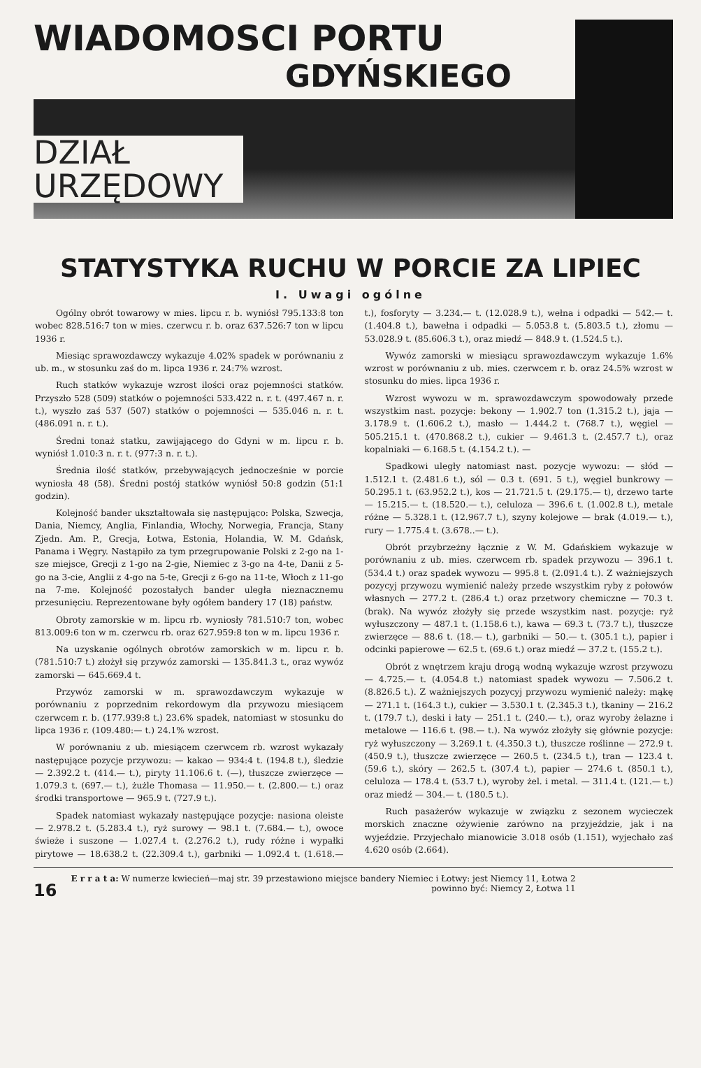WIADOMOSCI PORTU
GDYŃSKIEGO
DZIAŁ
URZĘDOWY
STATYSTYKA RUCHU W PORCIE ZA LIPIEC
I. Uwagi ogólne
Ogólny obrót towarowy w mies. lipcu r. b. wyniósł 795.133:8 ton wobec 828.516:7 ton w mies. czerwcu r. b. oraz 637.526:7 ton w lipcu 1936 r.
Miesiąc sprawozdawczy wykazuje 4.02% spadek w porównaniu z ub. m., w stosunku zaś do m. lipca 1936 r. 24:7% wzrost.
Ruch statków wykazuje wzrost ilości oraz pojemności statków. Przyszło 528 (509) statków o pojemności 533.422 n. r. t. (497.467 n. r. t.), wyszło zaś 537 (507) statków o pojemności — 535.046 n. r. t. (486.091 n. r. t.).
Średni tonaż statku, zawijającego do Gdyni w m. lipcu r. b. wyniósł 1.010:3 n. r. t. (977:3 n. r. t.).
Średnia ilość statków, przebywających jednocześnie w porcie wyniosła 48 (58). Średni postój statków wyniósł 50:8 godzin (51:1 godzin).
Kolejność bander ukształtowała się następująco: Polska, Szwecja, Dania, Niemcy, Anglia, Finlandia, Włochy, Norwegia, Francja, Stany Zjedn. Am. P., Grecja, Łotwa, Estonia, Holandia, W. M. Gdańsk, Panama i Węgry. Nastąpiło za tym przegrupowanie Polski z 2-go na 1-sze miejsce, Grecji z 1-go na 2-gie, Niemiec z 3-go na 4-te, Danii z 5-go na 3-cie, Anglii z 4-go na 5-te, Grecji z 6-go na 11-te, Włoch z 11-go na 7-me. Kolejność pozostałych bander uległa nieznacznemu przesunięciu. Reprezentowane były ogółem bandery 17 (18) państw.
Obroty zamorskie w m. lipcu rb. wyniosły 781.510:7 ton, wobec 813.009:6 ton w m. czerwcu rb. oraz 627.959:8 ton w m. lipcu 1936 r.
Na uzyskanie ogólnych obrotów zamorskich w m. lipcu r. b. (781.510:7 t.) złożył się przywóz zamorski — 135.841.3 t., oraz wywóz zamorski — 645.669.4 t.
Przywóz zamorski w m. sprawozdawczym wykazuje w porównaniu z poprzednim rekordowym dla przywozu miesiącem czerwcem r. b. (177.939:8 t.) 23.6% spadek, natomiast w stosunku do lipca 1936 r. (109.480:— t.) 24.1% wzrost.
W porównaniu z ub. miesiącem czerwcem rb. wzrost wykazały następujące pozycje przywozu: — kakao — 934:4 t. (194.8 t.), śledzie — 2.392.2 t. (414.— t.), piryty 11.106.6 t. (—), tłuszcze zwierzęce — 1.079.3 t. (697.— t.), żużle Thomasa — 11.950.— t. (2.800.— t.) oraz środki transportowe — 965.9 t. (727.9 t.).
Spadek natomiast wykazały następujące pozycje: nasiona oleiste — 2.978.2 t. (5.283.4 t.), ryż surowy — 98.1 t. (7.684.— t.), owoce świeże i suszone — 1.027.4 t. (2.276.2 t.), rudy różne i wypałki pirytowe — 18.638.2 t. (22.309.4 t.), garbniki — 1.092.4 t. (1.618.— t.), fosforyty — 3.234.— t. (12.028.9 t.), wełna i odpadki — 542.— t. (1.404.8 t.), bawełna i odpadki — 5.053.8 t. (5.803.5 t.), złomu — 53.028.9 t. (85.606.3 t.), oraz miedź — 848.9 t. (1.524.5 t.).
Wywóz zamorski w miesiącu sprawozdawczym wykazuje 1.6% wzrost w porównaniu z ub. mies. czerwcem r. b. oraz 24.5% wzrost w stosunku do mies. lipca 1936 r.
Wzrost wywozu w m. sprawozdawczym spowodowały przede wszystkim nast. pozycje: bekony — 1.902.7 ton (1.315.2 t.), jaja — 3.178.9 t. (1.606.2 t.), masło — 1.444.2 t. (768.7 t.), węgiel — 505.215.1 t. (470.868.2 t.), cukier — 9.461.3 t. (2.457.7 t.), oraz kopalniaki — 6.168.5 t. (4.154.2 t.). —
Spadkowi uległy natomiast nast. pozycje wywozu: — słód — 1.512.1 t. (2.481.6 t.), sól — 0.3 t. (691. 5 t.), węgiel bunkrowy — 50.295.1 t. (63.952.2 t.), kos — 21.721.5 t. (29.175.— t), drzewo tarte — 15.215.— t. (18.520.— t.), celuloza — 396.6 t. (1.002.8 t.), metale różne — 5.328.1 t. (12.967.7 t.), szyny kolejowe — brak (4.019.— t.), rury — 1.775.4 t. (3.678..— t.).
Obrót przybrzeżny łącznie z W. M. Gdańskiem wykazuje w porównaniu z ub. mies. czerwcem rb. spadek przywozu — 396.1 t. (534.4 t.) oraz spadek wywozu — 995.8 t. (2.091.4 t.). Z ważniejszych pozycyj przywozu wymienić należy przede wszystkim ryby z połowów własnych — 277.2 t. (286.4 t.) oraz przetwory chemiczne — 70.3 t. (brak). Na wywóz złożyły się przede wszystkim nast. pozycje: ryż wyłuszczony — 487.1 t. (1.158.6 t.), kawa — 69.3 t. (73.7 t.), tłuszcze zwierzęce — 88.6 t. (18.— t.), garbniki — 50.— t. (305.1 t.), papier i odcinki papierowe — 62.5 t. (69.6 t.) oraz miedź — 37.2 t. (155.2 t.).
Obrót z wnętrzem kraju drogą wodną wykazuje wzrost przywozu — 4.725.— t. (4.054.8 t.) natomiast spadek wywozu — 7.506.2 t. (8.826.5 t.). Z ważniejszych pozycyj przywozu wymienić należy: mąkę — 271.1 t. (164.3 t.), cukier — 3.530.1 t. (2.345.3 t.), tkaniny — 216.2 t. (179.7 t.), deski i łaty — 251.1 t. (240.— t.), oraz wyroby żelazne i metalowe — 116.6 t. (98.— t.). Na wywóz złożyły się głównie pozycje: ryż wyłuszczony — 3.269.1 t. (4.350.3 t.), tłuszcze roślinne — 272.9 t. (450.9 t.), tłuszcze zwierzęce — 260.5 t. (234.5 t.), tran — 123.4 t. (59.6 t.), skóry — 262.5 t. (307.4 t.), papier — 274.6 t. (850.1 t.), celuloza — 178.4 t. (53.7 t.), wyroby żel. i metal. — 311.4 t. (121.— t.) oraz miedź — 304.— t. (180.5 t.).
Ruch pasażerów wykazuje w związku z sezonem wycieczek morskich znaczne ożywienie zarówno na przyjeździe, jak i na wyjeździe. Przyjechało mianowicie 3.018 osób (1.151), wyjechało zaś 4.620 osób (2.664).
16
E r r a t a: W numerze kwiecień—maj str. 39 przestawiono miejsce bandery Niemiec i Łotwy: jest Niemcy 11, Łotwa 2
powinno być: Niemcy 2, Łotwa 11